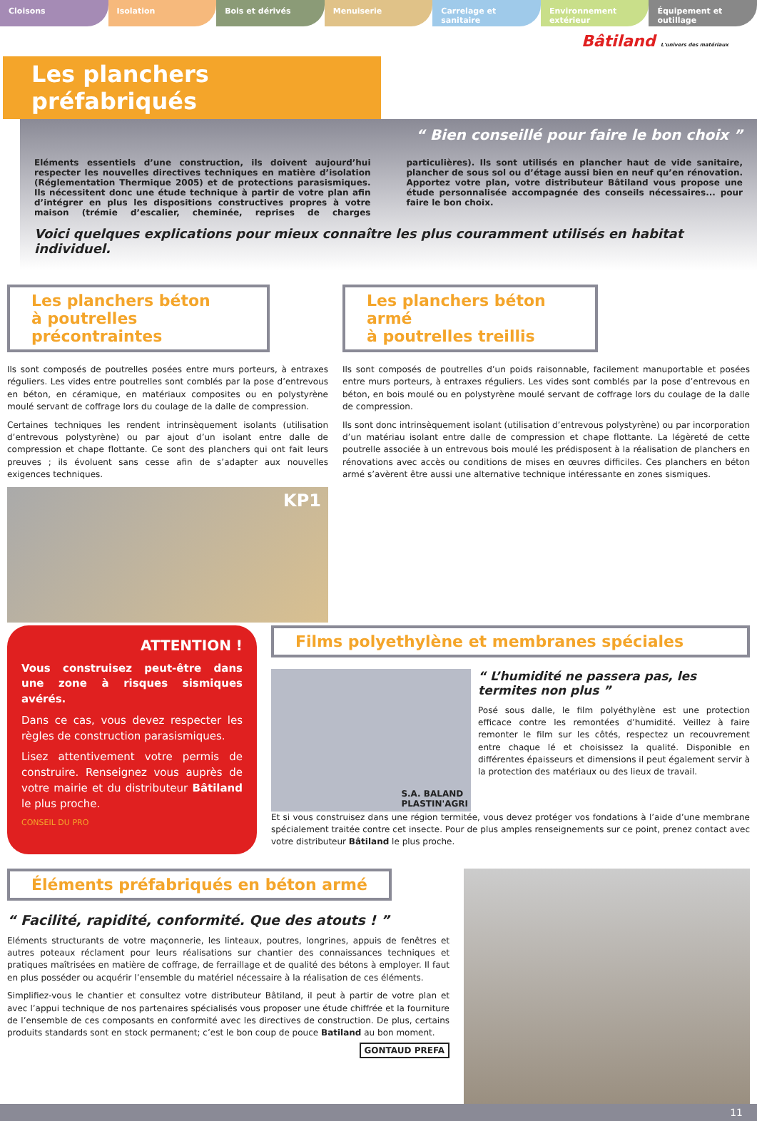Cloisons Isolation Bois et dérivés Menuiserie Carrelage et sanitaire Environnement extérieur Équipement et outillage
Bâtiland L'univers des matériaux
Les planchers préfabriqués
“ Bien conseillé pour faire le bon choix ”
Eléments essentiels d’une construction, ils doivent aujourd’hui respecter les nouvelles directives techniques en matière d’isolation (Réglementation Thermique 2005) et de protections parasismiques. Ils nécessitent donc une étude technique à partir de votre plan afin d’intégrer en plus les dispositions constructives propres à votre maison (trémie d’escalier, cheminée, reprises de charges particulières). Ils sont utilisés en plancher haut de vide sanitaire, plancher de sous sol ou d’étage aussi bien en neuf qu’en rénovation. Apportez votre plan, votre distributeur Bâtiland vous propose une étude personnalisée accompagnée des conseils nécessaires... pour faire le bon choix.
Voici quelques explications pour mieux connaître les plus couramment utilisés en habitat individuel.
Les planchers béton
à poutrelles précontraintes
Ils sont composés de poutrelles posées entre murs porteurs, à entraxes réguliers. Les vides entre poutrelles sont comblés par la pose d’entrevous en béton, en céramique, en matériaux composites ou en polystyrène moulé servant de coffrage lors du coulage de la dalle de compression.
Certaines techniques les rendent intrinsèquement isolants (utilisation d’entrevous polystyrène) ou par ajout d’un isolant entre dalle de compression et chape flottante. Ce sont des planchers qui ont fait leurs preuves ; ils évoluent sans cesse afin de s’adapter aux nouvelles exigences techniques.
KP1
Les planchers béton armé
à poutrelles treillis
Ils sont composés de poutrelles d’un poids raisonnable, facilement manuportable et posées entre murs porteurs, à entraxes réguliers. Les vides sont comblés par la pose d’entrevous en béton, en bois moulé ou en polystyrène moulé servant de coffrage lors du coulage de la dalle de compression.
Ils sont donc intrinsèquement isolant (utilisation d’entrevous polystyrène) ou par incorporation d’un matériau isolant entre dalle de compression et chape flottante. La légèreté de cette poutrelle associée à un entrevous bois moulé les prédisposent à la réalisation de planchers en rénovations avec accès ou conditions de mises en œuvres difficiles. Ces planchers en béton armé s’avèrent être aussi une alternative technique intéressante en zones sismiques.
ATTENTION !
Vous construisez peut-être dans une zone à risques sismiques avérés.
Dans ce cas, vous devez respecter les règles de construction parasismiques.
Lisez attentivement votre permis de construire. Renseignez vous auprès de votre mairie et du distributeur Bâtiland le plus proche.
CONSEIL DU PRO
Films polyethylène et membranes spéciales
S.A. BALAND
PLASTIN'AGRI
“ L’humidité ne passera pas, les termites non plus ”
Posé sous dalle, le film polyéthylène est une protection efficace contre les remontées d’humidité. Veillez à faire remonter le film sur les côtés, respectez un recouvrement entre chaque lé et choisissez la qualité. Disponible en différentes épaisseurs et dimensions il peut également servir à la protection des matériaux ou des lieux de travail.
Et si vous construisez dans une région termitée, vous devez protéger vos fondations à l’aide d’une membrane spécialement traitée contre cet insecte. Pour de plus amples renseignements sur ce point, prenez contact avec votre distributeur Bâtiland le plus proche.
Éléments préfabriqués en béton armé
“ Facilité, rapidité, conformité. Que des atouts ! ”
Eléments structurants de votre maçonnerie, les linteaux, poutres, longrines, appuis de fenêtres et autres poteaux réclament pour leurs réalisations sur chantier des connaissances techniques et pratiques maîtrisées en matière de coffrage, de ferraillage et de qualité des bétons à employer. Il faut en plus posséder ou acquérir l’ensemble du matériel nécessaire à la réalisation de ces éléments.
Simplifiez-vous le chantier et consultez votre distributeur Bâtiland, il peut à partir de votre plan et avec l’appui technique de nos partenaires spécialisés vous proposer une étude chiffrée et la fourniture de l’ensemble de ces composants en conformité avec les directives de construction. De plus, certains produits standards sont en stock permanent; c’est le bon coup de pouce Batiland au bon moment.
GONTAUD PREFA
11